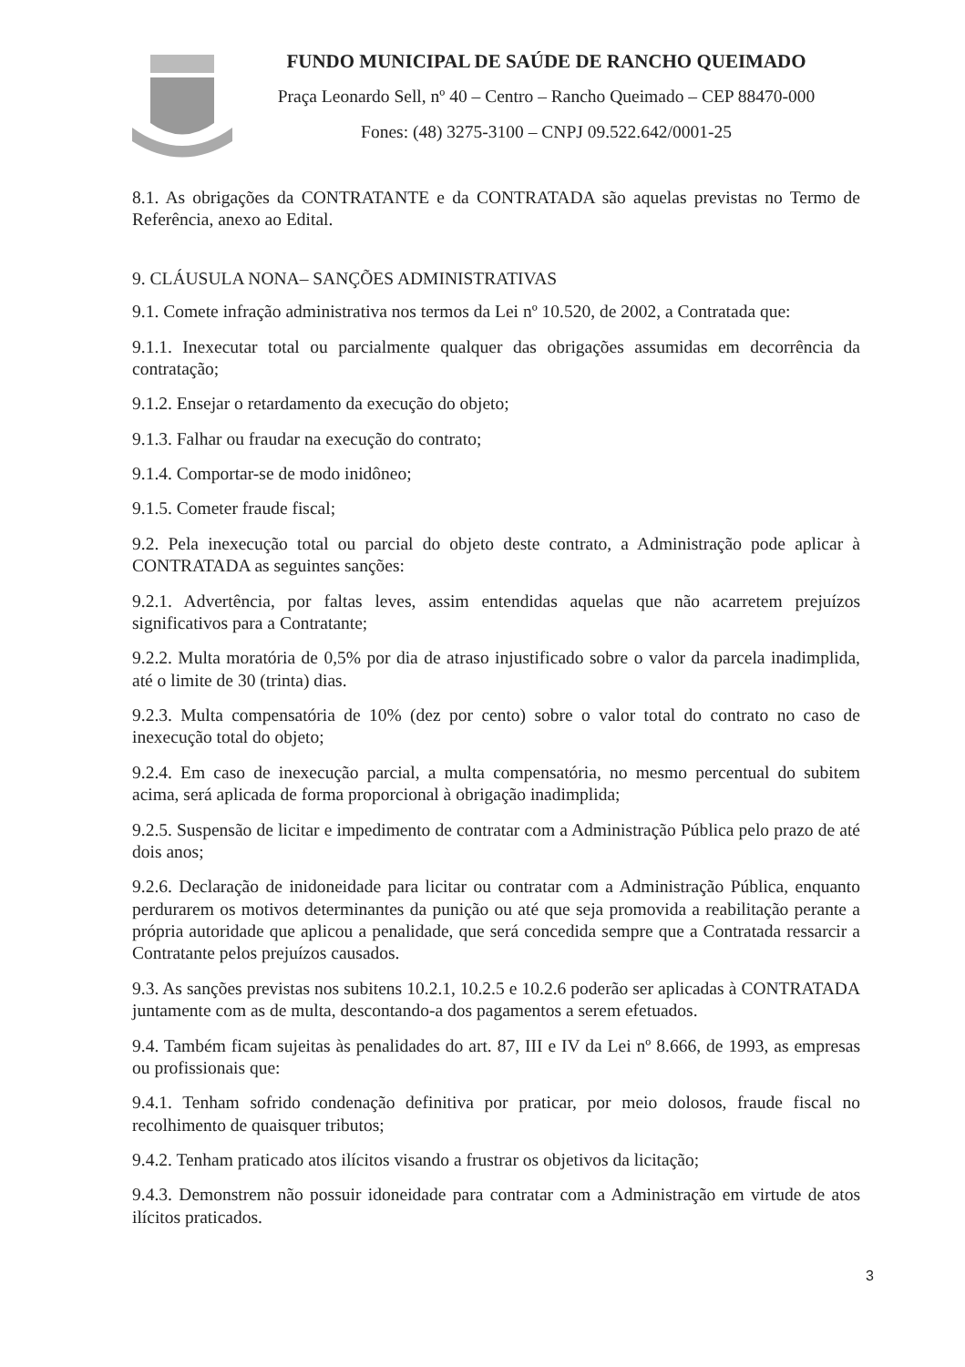FUNDO MUNICIPAL DE SAÚDE DE RANCHO QUEIMADO
Praça Leonardo Sell, nº 40 – Centro – Rancho Queimado – CEP 88470-000
Fones: (48) 3275-3100 – CNPJ 09.522.642/0001-25
8.1. As obrigações da CONTRATANTE e da CONTRATADA são aquelas previstas no Termo de Referência, anexo ao Edital.
9. CLÁUSULA NONA– SANÇÕES ADMINISTRATIVAS
9.1. Comete infração administrativa nos termos da Lei nº 10.520, de 2002, a Contratada que:
9.1.1. Inexecutar total ou parcialmente qualquer das obrigações assumidas em decorrência da contratação;
9.1.2. Ensejar o retardamento da execução do objeto;
9.1.3. Falhar ou fraudar na execução do contrato;
9.1.4. Comportar-se de modo inidôneo;
9.1.5. Cometer fraude fiscal;
9.2. Pela inexecução total ou parcial do objeto deste contrato, a Administração pode aplicar à CONTRATADA as seguintes sanções:
9.2.1. Advertência, por faltas leves, assim entendidas aquelas que não acarretem prejuízos significativos para a Contratante;
9.2.2. Multa moratória de 0,5% por dia de atraso injustificado sobre o valor da parcela inadimplida, até o limite de 30 (trinta) dias.
9.2.3. Multa compensatória de 10% (dez por cento) sobre o valor total do contrato no caso de inexecução total do objeto;
9.2.4. Em caso de inexecução parcial, a multa compensatória, no mesmo percentual do subitem acima, será aplicada de forma proporcional à obrigação inadimplida;
9.2.5. Suspensão de licitar e impedimento de contratar com a Administração Pública pelo prazo de até dois anos;
9.2.6. Declaração de inidoneidade para licitar ou contratar com a Administração Pública, enquanto perdurarem os motivos determinantes da punição ou até que seja promovida a reabilitação perante a própria autoridade que aplicou a penalidade, que será concedida sempre que a Contratada ressarcir a Contratante pelos prejuízos causados.
9.3. As sanções previstas nos subitens 10.2.1, 10.2.5 e 10.2.6 poderão ser aplicadas à CONTRATADA juntamente com as de multa, descontando-a dos pagamentos a serem efetuados.
9.4. Também ficam sujeitas às penalidades do art. 87, III e IV da Lei nº 8.666, de 1993, as empresas ou profissionais que:
9.4.1. Tenham sofrido condenação definitiva por praticar, por meio dolosos, fraude fiscal no recolhimento de quaisquer tributos;
9.4.2. Tenham praticado atos ilícitos visando a frustrar os objetivos da licitação;
9.4.3. Demonstrem não possuir idoneidade para contratar com a Administração em virtude de atos ilícitos praticados.
3